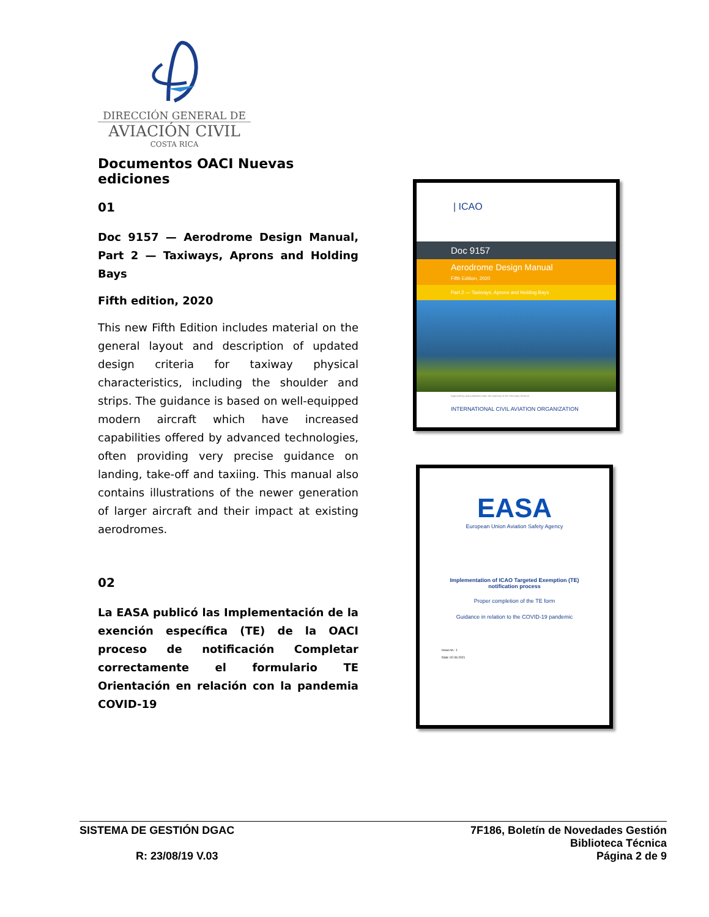DIRECCIÓN GENERAL DE
AVIACIÓN CIVIL
COSTA RICA
Documentos OACI Nuevas ediciones
01
Doc 9157 — Aerodrome Design Manual, Part 2 — Taxiways, Aprons and Holding Bays
Fifth edition, 2020
This new Fifth Edition includes material on the general layout and description of updated design criteria for taxiway physical characteristics, including the shoulder and strips. The guidance is based on well-equipped modern aircraft which have increased capabilities offered by advanced technologies, often providing very precise guidance on landing, take-off and taxiing. This manual also contains illustrations of the newer generation of larger aircraft and their impact at existing aerodromes.
02
La EASA publicó las Implementación de la exención específica (TE) de la OACI proceso de notificación Completar correctamente el formulario TE Orientación en relación con la pandemia COVID-19
| ICAO
Doc 9157
Aerodrome Design Manual
Fifth Edition, 2020
Part 2 — Taxiways, Aprons and Holding Bays
Approved by and published under the authority of the Secretary General
INTERNATIONAL CIVIL AVIATION ORGANIZATION
EASA
European Union Aviation Safety Agency
Implementation of ICAO Targeted Exemption (TE)
notification process
Proper completion of the TE form
Guidance in relation to the COVID-19 pandemic
Issue no.: 1
Date: 02.06.2021
SISTEMA DE GESTIÓN DGAC
R: 23/08/19 V.03
7F186, Boletín de Novedades Gestión
Biblioteca Técnica
Página 2 de 9